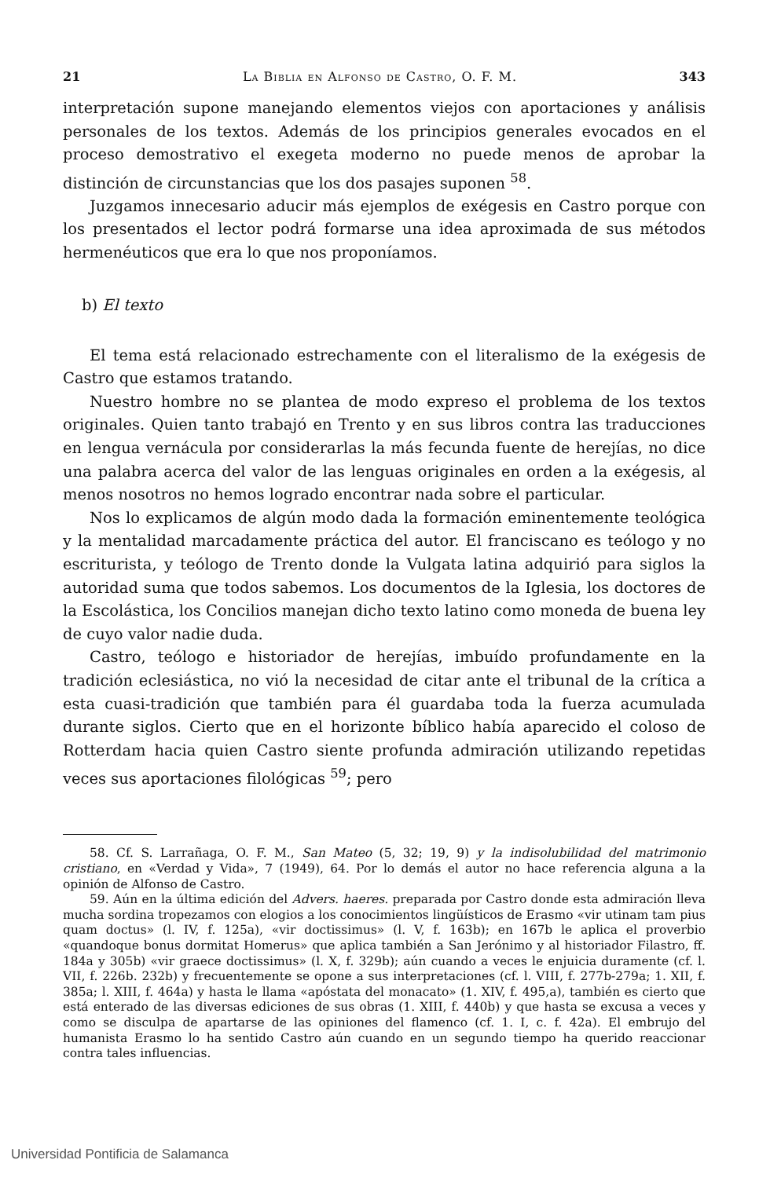21 La Biblia en Alfonso de Castro, O. F. M. 343
interpretación supone manejando elementos viejos con aportaciones y análisis personales de los textos. Además de los principios generales evocados en el proceso demostrativo el exegeta moderno no puede menos de aprobar la distinción de circunstancias que los dos pasajes suponen <sup>58</sup>.
Juzgamos innecesario aducir más ejemplos de exégesis en Castro porque con los presentados el lector podrá formarse una idea aproximada de sus métodos hermenéuticos que era lo que nos proponíamos.
b) El texto
El tema está relacionado estrechamente con el literalismo de la exégesis de Castro que estamos tratando.
Nuestro hombre no se plantea de modo expreso el problema de los textos originales. Quien tanto trabajó en Trento y en sus libros contra las traducciones en lengua vernácula por considerarlas la más fecunda fuente de herejías, no dice una palabra acerca del valor de las lenguas originales en orden a la exégesis, al menos nosotros no hemos logrado encontrar nada sobre el particular.
Nos lo explicamos de algún modo dada la formación eminentemente teológica y la mentalidad marcadamente práctica del autor. El franciscano es teólogo y no escriturista, y teólogo de Trento donde la Vulgata latina adquirió para siglos la autoridad suma que todos sabemos. Los documentos de la Iglesia, los doctores de la Escolástica, los Concilios manejan dicho texto latino como moneda de buena ley de cuyo valor nadie duda.
Castro, teólogo e historiador de herejías, imbuído profundamente en la tradición eclesiástica, no vió la necesidad de citar ante el tribunal de la crítica a esta cuasi-tradición que también para él guardaba toda la fuerza acumulada durante siglos. Cierto que en el horizonte bíblico había aparecido el coloso de Rotterdam hacia quien Castro siente profunda admiración utilizando repetidas veces sus aportaciones filológicas <sup>59</sup>; pero
58. Cf. S. Larrañaga, O. F. M., San Mateo (5, 32; 19, 9) y la indisolubilidad del matrimonio cristiano, en «Verdad y Vida», 7 (1949), 64. Por lo demás el autor no hace referencia alguna a la opinión de Alfonso de Castro.
59. Aún en la última edición del Advers. haeres. preparada por Castro donde esta admiración lleva mucha sordina tropezamos con elogios a los conocimientos lingüísticos de Erasmo «vir utinam tam pius quam doctus» (l. IV, f. 125a), «vir doctissimus» (l. V, f. 163b); en 167b le aplica el proverbio «quandoque bonus dormitat Homerus» que aplica también a San Jerónimo y al historiador Filastro, ff. 184a y 305b) «vir graece doctissimus» (l. X, f. 329b); aún cuando a veces le enjuicia duramente (cf. l. VII, f. 226b. 232b) y frecuentemente se opone a sus interpretaciones (cf. l. VIII, f. 277b-279a; 1. XII, f. 385a; l. XIII, f. 464a) y hasta le llama «apóstata del monacato» (1. XIV, f. 495,a), también es cierto que está enterado de las diversas ediciones de sus obras (1. XIII, f. 440b) y que hasta se excusa a veces y como se disculpa de apartarse de las opiniones del flamenco (cf. 1. I, c. f. 42a). El embrujo del humanista Erasmo lo ha sentido Castro aún cuando en un segundo tiempo ha querido reaccionar contra tales influencias.
Universidad Pontificia de Salamanca